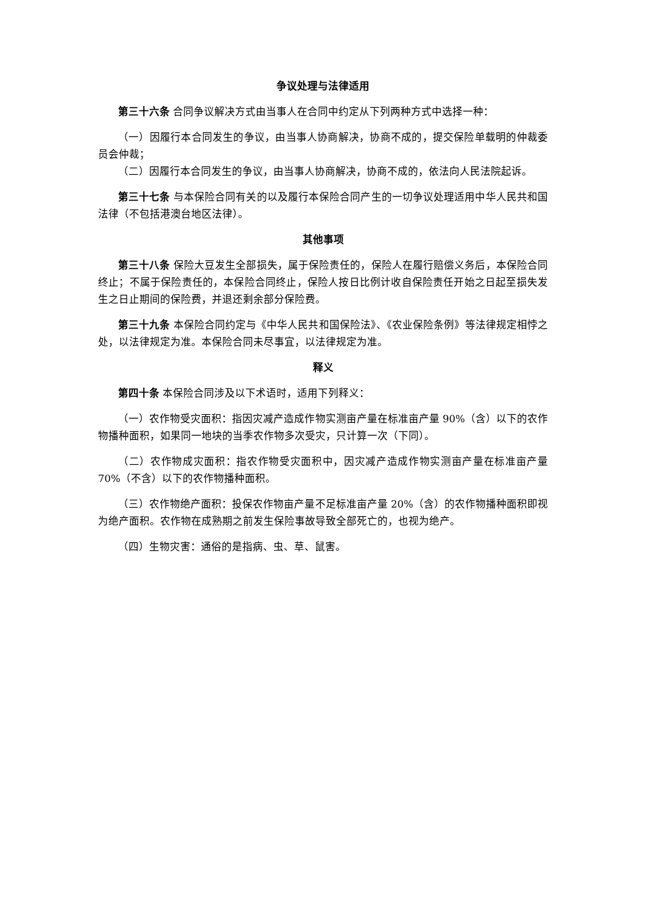争议处理与法律适用
第三十六条 合同争议解决方式由当事人在合同中约定从下列两种方式中选择一种：
（一）因履行本合同发生的争议，由当事人协商解决，协商不成的，提交保险单载明的仲裁委员会仲裁；
（二）因履行本合同发生的争议，由当事人协商解决，协商不成的，依法向人民法院起诉。
第三十七条 与本保险合同有关的以及履行本保险合同产生的一切争议处理适用中华人民共和国法律（不包括港澳台地区法律）。
其他事项
第三十八条 保险大豆发生全部损失，属于保险责任的，保险人在履行赔偿义务后，本保险合同终止；不属于保险责任的，本保险合同终止，保险人按日比例计收自保险责任开始之日起至损失发生之日止期间的保险费，并退还剩余部分保险费。
第三十九条 本保险合同约定与《中华人民共和国保险法》、《农业保险条例》等法律规定相悖之处，以法律规定为准。本保险合同未尽事宜，以法律规定为准。
释义
第四十条 本保险合同涉及以下术语时，适用下列释义：
（一）农作物受灾面积：指因灾减产造成作物实测亩产量在标准亩产量 90%（含）以下的农作物播种面积，如果同一地块的当季农作物多次受灾，只计算一次（下同）。
（二）农作物成灾面积：指农作物受灾面积中，因灾减产造成作物实测亩产量在标准亩产量 70%（不含）以下的农作物播种面积。
（三）农作物绝产面积：投保农作物亩产量不足标准亩产量 20%（含）的农作物播种面积即视为绝产面积。农作物在成熟期之前发生保险事故导致全部死亡的，也视为绝产。
（四）生物灾害：通俗的是指病、虫、草、鼠害。